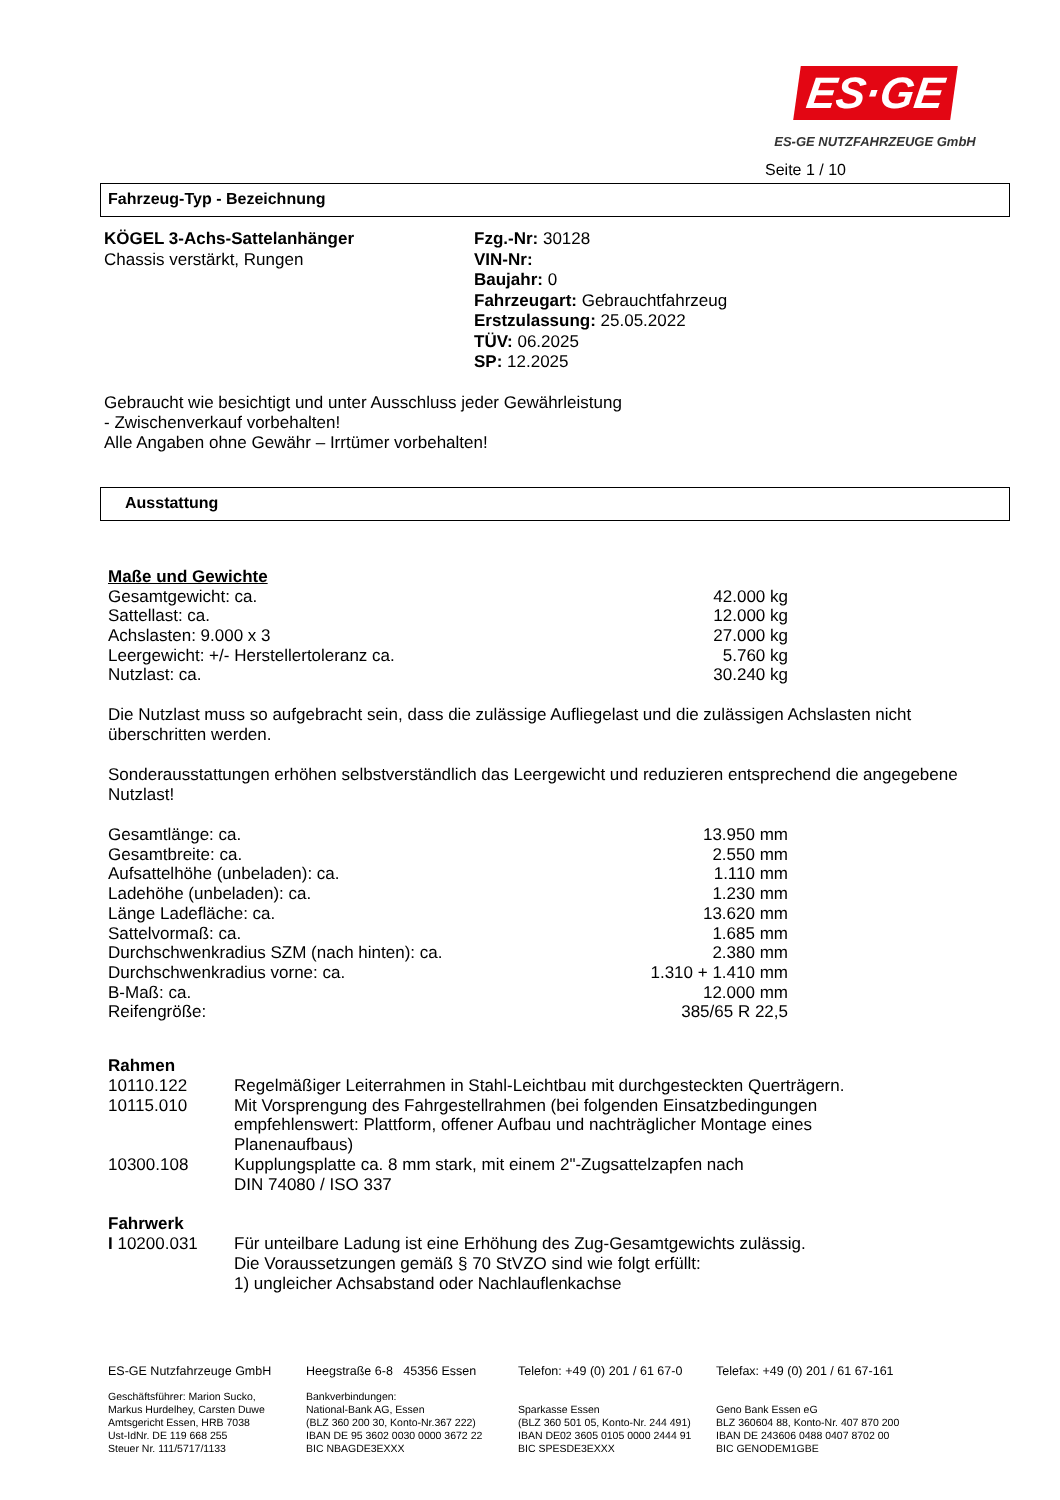ES·GE
ES-GE NUTZFAHRZEUGE GmbH
Seite 1 / 10
Fahrzeug-Typ - Bezeichnung
KÖGEL 3-Achs-Sattelanhänger
Chassis verstärkt, Rungen
Fzg.-Nr: 30128
VIN-Nr:
Baujahr: 0
Fahrzeugart: Gebrauchtfahrzeug
Erstzulassung: 25.05.2022
TÜV: 06.2025
SP: 12.2025
Gebraucht wie besichtigt und unter Ausschluss jeder Gewährleistung
- Zwischenverkauf vorbehalten!
Alle Angaben ohne Gewähr – Irrtümer vorbehalten!
Ausstattung
Maße und Gewichte
| Gesamtgewicht: ca. | 42.000 kg |
| Sattellast: ca. | 12.000 kg |
| Achslasten: 9.000 x 3 | 27.000 kg |
| Leergewicht: +/- Herstellertoleranz ca. | 5.760 kg |
| Nutzlast: ca. | 30.240 kg |
Die Nutzlast muss so aufgebracht sein, dass die zulässige Aufliegelast und die zulässigen Achslasten nicht überschritten werden.
Sonderausstattungen erhöhen selbstverständlich das Leergewicht und reduzieren entsprechend die angegebene Nutzlast!
| Gesamtlänge: ca. | 13.950 mm |
| Gesamtbreite: ca. | 2.550 mm |
| Aufsattelhöhe (unbeladen): ca. | 1.110 mm |
| Ladehöhe (unbeladen): ca. | 1.230 mm |
| Länge Ladefläche: ca. | 13.620 mm |
| Sattelvormaß: ca. | 1.685 mm |
| Durchschwenkradius SZM (nach hinten): ca. | 2.380 mm |
| Durchschwenkradius vorne: ca. | 1.310 + 1.410 mm |
| B-Maß: ca. | 12.000 mm |
| Reifengröße: | 385/65 R 22,5 |
Rahmen
| 10110.122 | Regelmäßiger Leiterrahmen in Stahl-Leichtbau mit durchgesteckten Querträgern. |
| 10115.010 | Mit Vorsprengung des Fahrgestellrahmen (bei folgenden Einsatzbedingungen empfehlenswert: Plattform, offener Aufbau und nachträglicher Montage eines Planenaufbaus) |
| 10300.108 | Kupplungsplatte ca. 8 mm stark, mit einem 2"-Zugsattelzapfen nach DIN 74080 / ISO 337 |
Fahrwerk
| I 10200.031 | Für unteilbare Ladung ist eine Erhöhung des Zug-Gesamtgewichts zulässig. Die Voraussetzungen gemäß § 70 StVZO sind wie folgt erfüllt: 1) ungleicher Achsabstand oder Nachlauflenkachse |
ES-GE Nutzfahrzeuge GmbH
Geschäftsführer: Marion Sucko,
Markus Hurdelhey, Carsten Duwe
Amtsgericht Essen, HRB 7038
Ust-IdNr. DE 119 668 255
Steuer Nr. 111/5717/1133
Heegstraße 6-8 45356 Essen
Bankverbindungen:
National-Bank AG, Essen
(BLZ 360 200 30, Konto-Nr.367 222)
IBAN DE 95 3602 0030 0000 3672 22
BIC NBAGDE3EXXX
Telefon: +49 (0) 201 / 61 67-0
Sparkasse Essen
(BLZ 360 501 05, Konto-Nr. 244 491)
IBAN DE02 3605 0105 0000 2444 91
BIC SPESDE3EXXX
Telefax: +49 (0) 201 / 61 67-161
Geno Bank Essen eG
BLZ 360604 88, Konto-Nr. 407 870 200
IBAN DE 243606 0488 0407 8702 00
BIC GENODEM1GBE